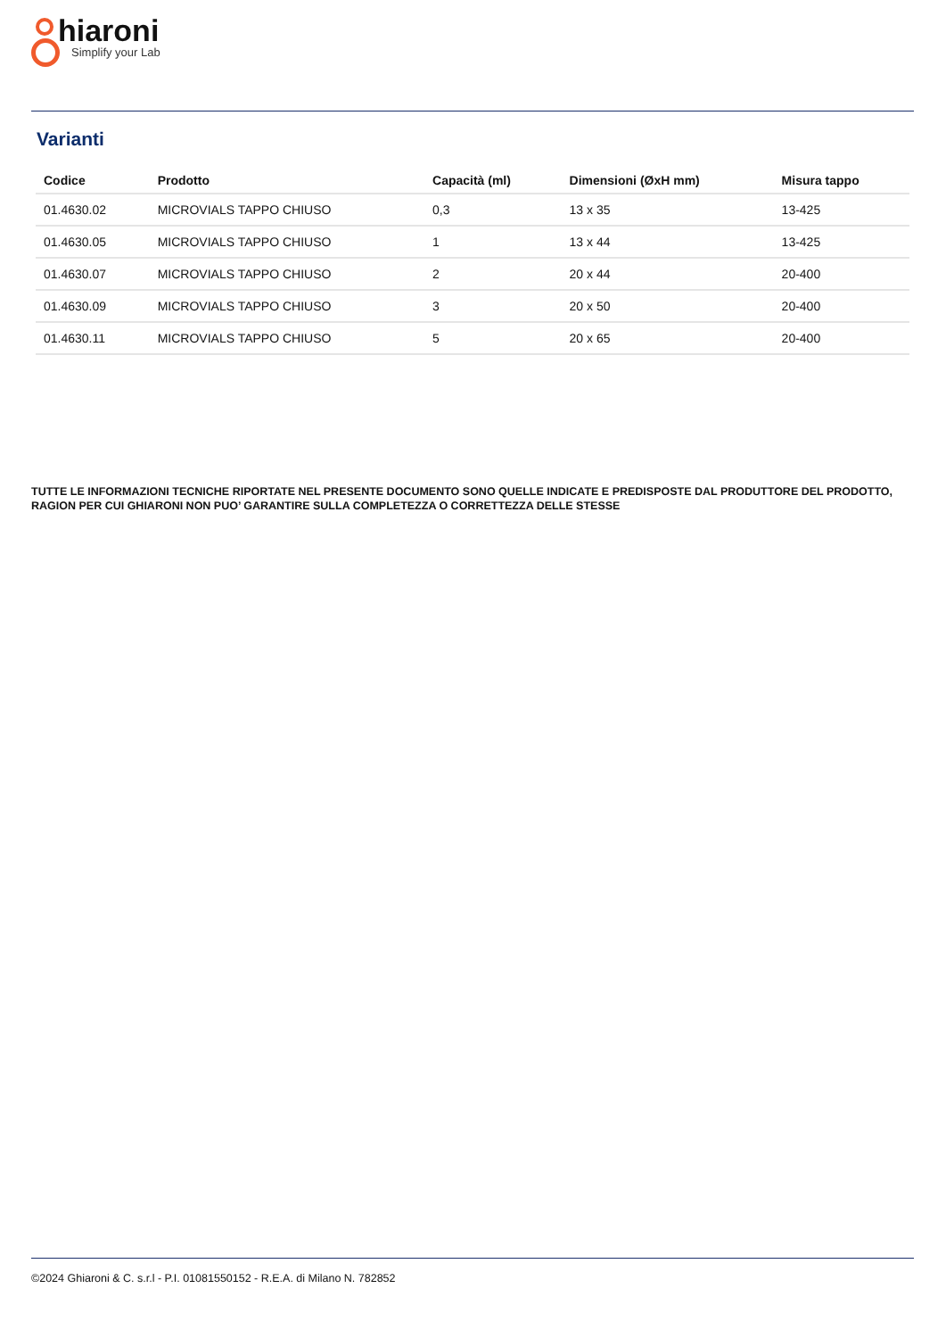hiaroni
Simplify your Lab
Varianti
| Codice | Prodotto | Capacità (ml) | Dimensioni (ØxH mm) | Misura tappo |
| --- | --- | --- | --- | --- |
| 01.4630.02 | MICROVIALS TAPPO CHIUSO | 0,3 | 13 x 35 | 13-425 |
| 01.4630.05 | MICROVIALS TAPPO CHIUSO | 1 | 13 x 44 | 13-425 |
| 01.4630.07 | MICROVIALS TAPPO CHIUSO | 2 | 20 x 44 | 20-400 |
| 01.4630.09 | MICROVIALS TAPPO CHIUSO | 3 | 20 x 50 | 20-400 |
| 01.4630.11 | MICROVIALS TAPPO CHIUSO | 5 | 20 x 65 | 20-400 |
TUTTE LE INFORMAZIONI TECNICHE RIPORTATE NEL PRESENTE DOCUMENTO SONO QUELLE INDICATE E PREDISPOSTE DAL PRODUTTORE DEL PRODOTTO, RAGION PER CUI GHIARONI NON PUO’ GARANTIRE SULLA COMPLETEZZA O CORRETTEZZA DELLE STESSE
©2024 Ghiaroni & C. s.r.l - P.I. 01081550152 - R.E.A. di Milano N. 782852